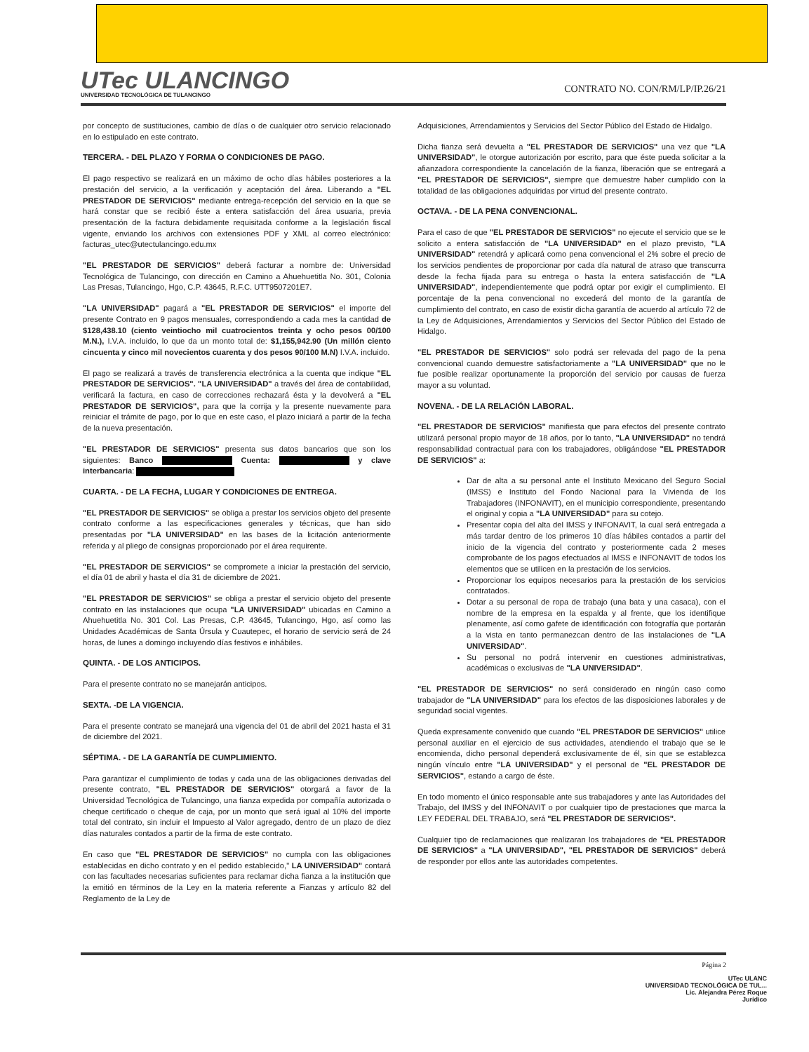UTec ULANCINGO
UNIVERSIDAD TECNOLÓGICA DE TULANCINGO
CONTRATO NO. CON/RM/LP/IP.26/21
por concepto de sustituciones, cambio de días o de cualquier otro servicio relacionado en lo estipulado en este contrato.
TERCERA. - DEL PLAZO Y FORMA O CONDICIONES DE PAGO.
El pago respectivo se realizará en un máximo de ocho días hábiles posteriores a la prestación del servicio, a la verificación y aceptación del área. Liberando a "EL PRESTADOR DE SERVICIOS" mediante entrega-recepción del servicio en la que se hará constar que se recibió éste a entera satisfacción del área usuaria, previa presentación de la factura debidamente requisitada conforme a la legislación fiscal vigente, enviando los archivos con extensiones PDF y XML al correo electrónico: facturas_utec@utectulancingo.edu.mx
"EL PRESTADOR DE SERVICIOS" deberá facturar a nombre de: Universidad Tecnológica de Tulancingo, con dirección en Camino a Ahuehuetitla No. 301, Colonia Las Presas, Tulancingo, Hgo, C.P. 43645, R.F.C. UTT9507201E7.
"LA UNIVERSIDAD" pagará a "EL PRESTADOR DE SERVICIOS" el importe del presente Contrato en 9 pagos mensuales, correspondiendo a cada mes la cantidad de $128,438.10 (ciento veintiocho mil cuatrocientos treinta y ocho pesos 00/100 M.N.), I.V.A. incluido, lo que da un monto total de: $1,155,942.90 (Un millón ciento cincuenta y cinco mil novecientos cuarenta y dos pesos 90/100 M.N) I.V.A. incluido.
El pago se realizará a través de transferencia electrónica a la cuenta que indique "EL PRESTADOR DE SERVICIOS". "LA UNIVERSIDAD" a través del área de contabilidad, verificará la factura, en caso de correcciones rechazará ésta y la devolverá a "EL PRESTADOR DE SERVICIOS", para que la corrija y la presente nuevamente para reiniciar el trámite de pago, por lo que en este caso, el plazo iniciará a partir de la fecha de la nueva presentación.
"EL PRESTADOR DE SERVICIOS" presenta sus datos bancarios que son los siguientes: Banco Cuenta: y clave interbancaria:
CUARTA. - DE LA FECHA, LUGAR Y CONDICIONES DE ENTREGA.
"EL PRESTADOR DE SERVICIOS" se obliga a prestar los servicios objeto del presente contrato conforme a las especificaciones generales y técnicas, que han sido presentadas por "LA UNIVERSIDAD" en las bases de la licitación anteriormente referida y al pliego de consignas proporcionado por el área requirente.
"EL PRESTADOR DE SERVICIOS" se compromete a iniciar la prestación del servicio, el día 01 de abril y hasta el día 31 de diciembre de 2021.
"EL PRESTADOR DE SERVICIOS" se obliga a prestar el servicio objeto del presente contrato en las instalaciones que ocupa "LA UNIVERSIDAD" ubicadas en Camino a Ahuehuetitla No. 301 Col. Las Presas, C.P. 43645, Tulancingo, Hgo, así como las Unidades Académicas de Santa Úrsula y Cuautepec, el horario de servicio será de 24 horas, de lunes a domingo incluyendo días festivos e inhábiles.
QUINTA. - DE LOS ANTICIPOS.
Para el presente contrato no se manejarán anticipos.
SEXTA. -DE LA VIGENCIA.
Para el presente contrato se manejará una vigencia del 01 de abril del 2021 hasta el 31 de diciembre del 2021.
SÉPTIMA. - DE LA GARANTÍA DE CUMPLIMIENTO.
Para garantizar el cumplimiento de todas y cada una de las obligaciones derivadas del presente contrato, "EL PRESTADOR DE SERVICIOS" otorgará a favor de la Universidad Tecnológica de Tulancingo, una fianza expedida por compañía autorizada o cheque certificado o cheque de caja, por un monto que será igual al 10% del importe total del contrato, sin incluir el Impuesto al Valor agregado, dentro de un plazo de diez días naturales contados a partir de la firma de este contrato.
En caso que "EL PRESTADOR DE SERVICIOS" no cumpla con las obligaciones establecidas en dicho contrato y en el pedido establecido," LA UNIVERSIDAD" contará con las facultades necesarias suficientes para reclamar dicha fianza a la institución que la emitió en términos de la Ley en la materia referente a Fianzas y artículo 82 del Reglamento de la Ley de
Adquisiciones, Arrendamientos y Servicios del Sector Público del Estado de Hidalgo.
Dicha fianza será devuelta a "EL PRESTADOR DE SERVICIOS" una vez que "LA UNIVERSIDAD", le otorgue autorización por escrito, para que éste pueda solicitar a la afianzadora correspondiente la cancelación de la fianza, liberación que se entregará a "EL PRESTADOR DE SERVICIOS", siempre que demuestre haber cumplido con la totalidad de las obligaciones adquiridas por virtud del presente contrato.
OCTAVA. - DE LA PENA CONVENCIONAL.
Para el caso de que "EL PRESTADOR DE SERVICIOS" no ejecute el servicio que se le solicito a entera satisfacción de "LA UNIVERSIDAD" en el plazo previsto, "LA UNIVERSIDAD" retendrá y aplicará como pena convencional el 2% sobre el precio de los servicios pendientes de proporcionar por cada día natural de atraso que transcurra desde la fecha fijada para su entrega o hasta la entera satisfacción de "LA UNIVERSIDAD", independientemente que podrá optar por exigir el cumplimiento. El porcentaje de la pena convencional no excederá del monto de la garantía de cumplimiento del contrato, en caso de existir dicha garantía de acuerdo al artículo 72 de la Ley de Adquisiciones, Arrendamientos y Servicios del Sector Público del Estado de Hidalgo.
"EL PRESTADOR DE SERVICIOS" solo podrá ser relevada del pago de la pena convencional cuando demuestre satisfactoriamente a "LA UNIVERSIDAD" que no le fue posible realizar oportunamente la proporción del servicio por causas de fuerza mayor a su voluntad.
NOVENA. - DE LA RELACIÓN LABORAL.
"EL PRESTADOR DE SERVICIOS" manifiesta que para efectos del presente contrato utilizará personal propio mayor de 18 años, por lo tanto, "LA UNIVERSIDAD" no tendrá responsabilidad contractual para con los trabajadores, obligándose "EL PRESTADOR DE SERVICIOS" a:
Dar de alta a su personal ante el Instituto Mexicano del Seguro Social (IMSS) e Instituto del Fondo Nacional para la Vivienda de los Trabajadores (INFONAVIT), en el municipio correspondiente, presentando el original y copia a "LA UNIVERSIDAD" para su cotejo.
Presentar copia del alta del IMSS y INFONAVIT, la cual será entregada a más tardar dentro de los primeros 10 días hábiles contados a partir del inicio de la vigencia del contrato y posteriormente cada 2 meses comprobante de los pagos efectuados al IMSS e INFONAVIT de todos los elementos que se utilicen en la prestación de los servicios.
Proporcionar los equipos necesarios para la prestación de los servicios contratados.
Dotar a su personal de ropa de trabajo (una bata y una casaca), con el nombre de la empresa en la espalda y al frente, que los identifique plenamente, así como gafete de identificación con fotografía que portarán a la vista en tanto permanezcan dentro de las instalaciones de "LA UNIVERSIDAD".
Su personal no podrá intervenir en cuestiones administrativas, académicas o exclusivas de "LA UNIVERSIDAD".
"EL PRESTADOR DE SERVICIOS" no será considerado en ningún caso como trabajador de "LA UNIVERSIDAD" para los efectos de las disposiciones laborales y de seguridad social vigentes.
Queda expresamente convenido que cuando "EL PRESTADOR DE SERVICIOS" utilice personal auxiliar en el ejercicio de sus actividades, atendiendo el trabajo que se le encomienda, dicho personal dependerá exclusivamente de él, sin que se establezca ningún vínculo entre "LA UNIVERSIDAD" y el personal de "EL PRESTADOR DE SERVICIOS", estando a cargo de éste.
En todo momento el único responsable ante sus trabajadores y ante las Autoridades del Trabajo, del IMSS y del INFONAVIT o por cualquier tipo de prestaciones que marca la LEY FEDERAL DEL TRABAJO, será "EL PRESTADOR DE SERVICIOS".
Cualquier tipo de reclamaciones que realizaran los trabajadores de "EL PRESTADOR DE SERVICIOS" a "LA UNIVERSIDAD", "EL PRESTADOR DE SERVICIOS" deberá de responder por ellos ante las autoridades competentes.
Página 2
UTec ULANC
UNIVERSIDAD TECNOLÓGICA DE TUL...
Lic. Alejandra Pérez Roque
Jurídico